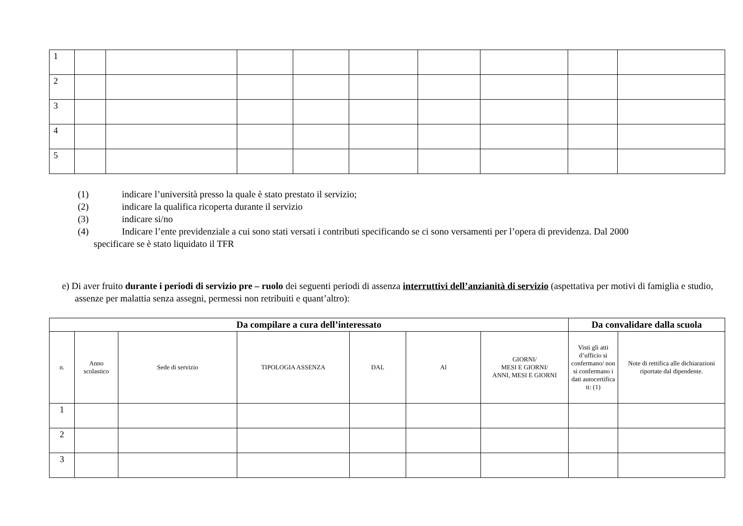| 1 | | | | | | | | | |
| 2 | | | | | | | | | |
| 3 | | | | | | | | | |
| 4 | | | | | | | | | |
| 5 | | | | | | | | | |
(1) indicare l’università presso la quale è stato prestato il servizio;
(2) indicare la qualifica ricoperta durante il servizio
(3) indicare si/no
(4) Indicare l’ente previdenziale a cui sono stati versati i contributi specificando se ci sono versamenti per l’opera di previdenza. Dal 2000
specificare se è stato liquidato il TFR
e) Di aver fruito durante i periodi di servizio pre – ruolo dei seguenti periodi di assenza interruttivi dell’anzianità di servizio (aspettativa per motivi di famiglia e studio, assenze per malattia senza assegni, permessi non retribuiti e quant’altro):
| Da compilare a cura dell’interessato | | | | | | | Da convalidare dalla scuola | |
| --- | --- | --- | --- | --- | --- | --- | --- | --- |
| n. | Anno scolastico | Sede di servizio | TIPOLOGIA ASSENZA | DAL | Al | GIORNI/ MESI E GIORNI/ ANNI, MESI E GIORNI | Visti gli atti d’ufficio si confermano/ non si confermano i dati autocertifica ti: (1) | Note di rettifica alle dichiarazioni riportate dal dipendente. |
| 1 | | | | | | | | |
| 2 | | | | | | | | |
| 3 | | | | | | | | |